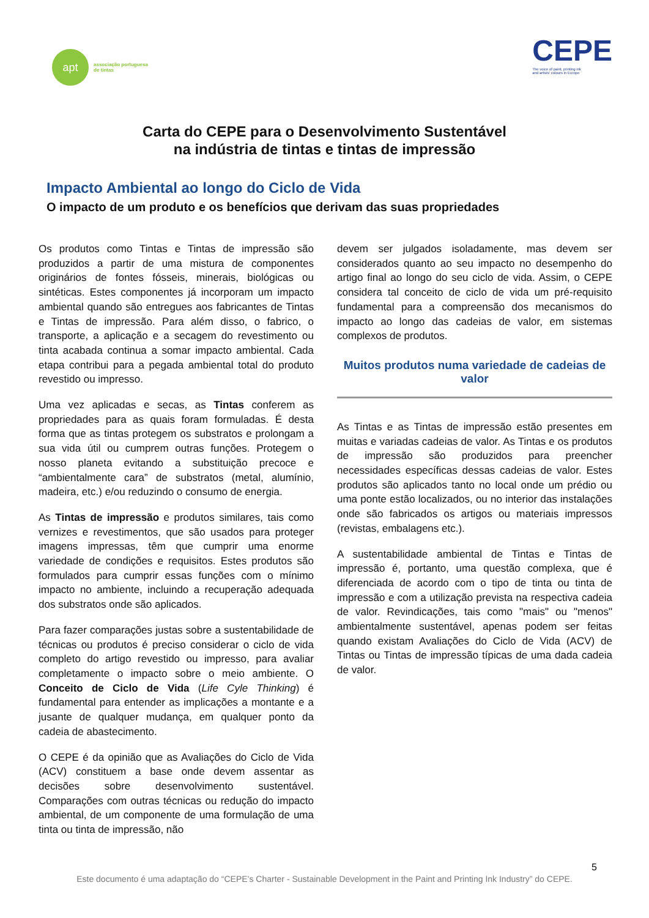apt
associação portuguesa
de tintas
CEPE
The voice of paint, printing ink
and artists' colours in Europe
Carta do CEPE para o Desenvolvimento Sustentável
na indústria de tintas e tintas de impressão
Impacto Ambiental ao longo do Ciclo de Vida
O impacto de um produto e os benefícios que derivam das suas propriedades
Os produtos como Tintas e Tintas de impressão são produzidos a partir de uma mistura de componentes originários de fontes fósseis, minerais, biológicas ou sintéticas. Estes componentes já incorporam um impacto ambiental quando são entregues aos fabricantes de Tintas e Tintas de impressão. Para além disso, o fabrico, o transporte, a aplicação e a secagem do revestimento ou tinta acabada continua a somar impacto ambiental. Cada etapa contribui para a pegada ambiental total do produto revestido ou impresso.
Uma vez aplicadas e secas, as Tintas conferem as propriedades para as quais foram formuladas. É desta forma que as tintas protegem os substratos e prolongam a sua vida útil ou cumprem outras funções. Protegem o nosso planeta evitando a substituição precoce e “ambientalmente cara” de substratos (metal, alumínio, madeira, etc.) e/ou reduzindo o consumo de energia.
As Tintas de impressão e produtos similares, tais como vernizes e revestimentos, que são usados para proteger imagens impressas, têm que cumprir uma enorme variedade de condições e requisitos. Estes produtos são formulados para cumprir essas funções com o mínimo impacto no ambiente, incluindo a recuperação adequada dos substratos onde são aplicados.
Para fazer comparações justas sobre a sustentabilidade de técnicas ou produtos é preciso considerar o ciclo de vida completo do artigo revestido ou impresso, para avaliar completamente o impacto sobre o meio ambiente. O Conceito de Ciclo de Vida (Life Cyle Thinking) é fundamental para entender as implicações a montante e a jusante de qualquer mudança, em qualquer ponto da cadeia de abastecimento.
O CEPE é da opinião que as Avaliações do Ciclo de Vida (ACV) constituem a base onde devem assentar as decisões sobre desenvolvimento sustentável. Comparações com outras técnicas ou redução do impacto ambiental, de um componente de uma formulação de uma tinta ou tinta de impressão, não
devem ser julgados isoladamente, mas devem ser considerados quanto ao seu impacto no desempenho do artigo final ao longo do seu ciclo de vida. Assim, o CEPE considera tal conceito de ciclo de vida um pré-requisito fundamental para a compreensão dos mecanismos do impacto ao longo das cadeias de valor, em sistemas complexos de produtos.
Muitos produtos numa variedade de cadeias de valor
As Tintas e as Tintas de impressão estão presentes em muitas e variadas cadeias de valor. As Tintas e os produtos de impressão são produzidos para preencher necessidades específicas dessas cadeias de valor. Estes produtos são aplicados tanto no local onde um prédio ou uma ponte estão localizados, ou no interior das instalações onde são fabricados os artigos ou materiais impressos (revistas, embalagens etc.).
A sustentabilidade ambiental de Tintas e Tintas de impressão é, portanto, uma questão complexa, que é diferenciada de acordo com o tipo de tinta ou tinta de impressão e com a utilização prevista na respectiva cadeia de valor. Revindicações, tais como "mais" ou "menos" ambientalmente sustentável, apenas podem ser feitas quando existam Avaliações do Ciclo de Vida (ACV) de Tintas ou Tintas de impressão típicas de uma dada cadeia de valor.
5
Este documento é uma adaptação do “CEPE’s Charter - Sustainable Development in the Paint and Printing Ink Industry” do CEPE.